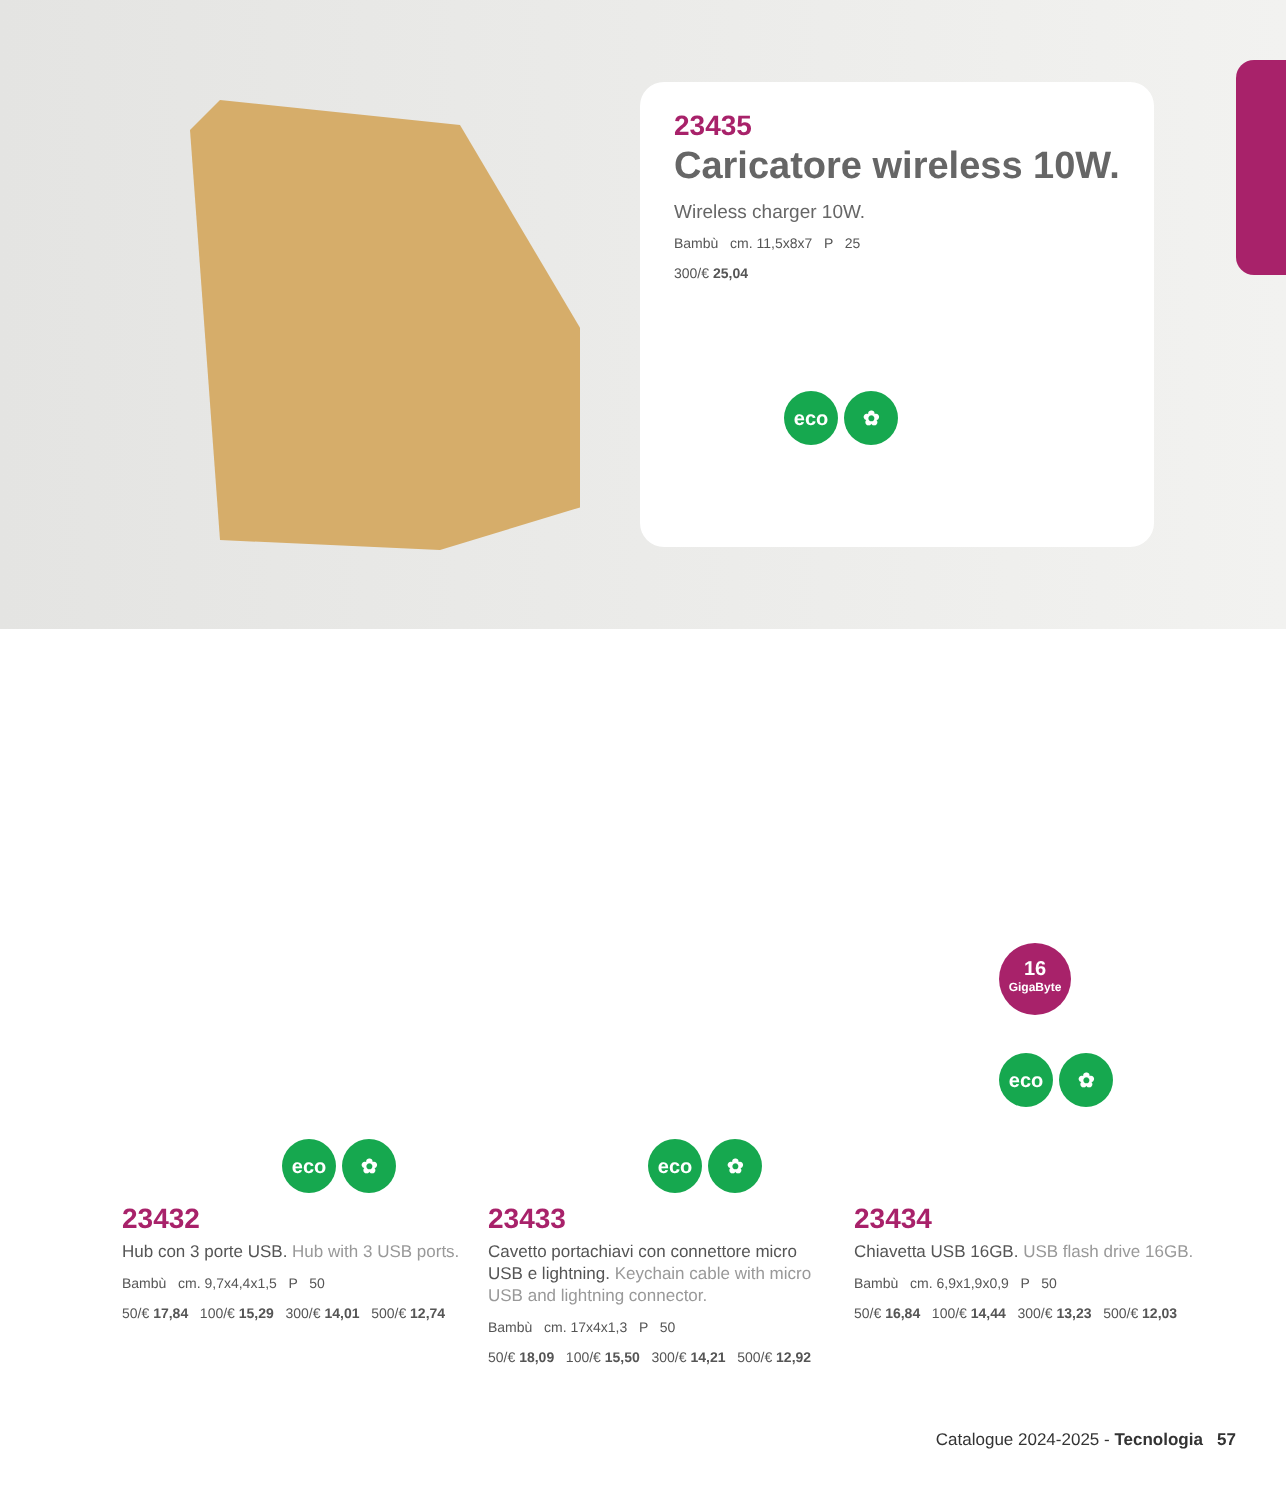23435
Caricatore wireless 10W.
Wireless charger 10W.
Bambù cm. 11,5x8x7 P 25
300/€ 25,04
eco ✿
eco ✿
23432
Hub con 3 porte USB. Hub with 3 USB ports.
Bambù cm. 9,7x4,4x1,5 P 50
50/€ 17,84 100/€ 15,29 300/€ 14,01 500/€ 12,74
eco ✿
23433
Cavetto portachiavi con connettore micro USB e lightning. Keychain cable with micro USB and lightning connector.
Bambù cm. 17x4x1,3 P 50
50/€ 18,09 100/€ 15,50 300/€ 14,21 500/€ 12,92
16
GigaByte
eco ✿
23434
Chiavetta USB 16GB. USB flash drive 16GB.
Bambù cm. 6,9x1,9x0,9 P 50
50/€ 16,84 100/€ 14,44 300/€ 13,23 500/€ 12,03
Catalogue 2024-2025 - Tecnologia 57